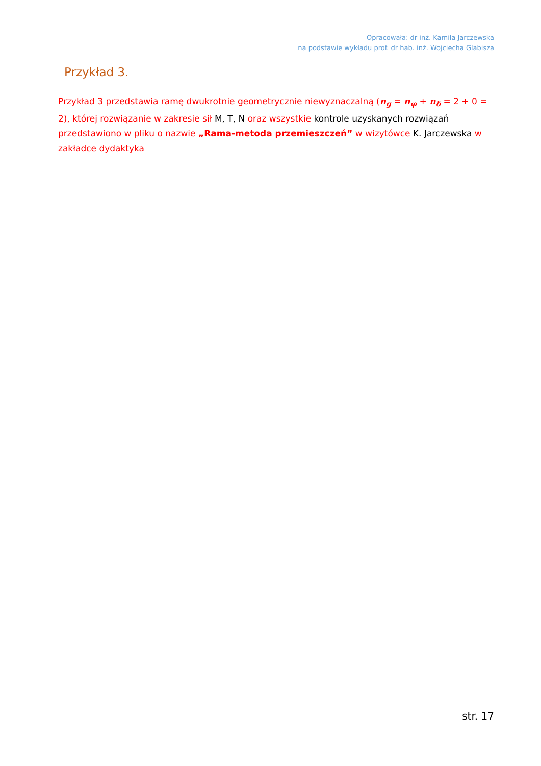Opracowała: dr inż. Kamila Jarczewska
na podstawie wykładu prof. dr hab. inż. Wojciecha Glabisza
Przykład 3.
Przykład 3 przedstawia ramę dwukrotnie geometrycznie niewyznaczalną (n<sub>g</sub> = n<sub>φ</sub> + n<sub>δ</sub> = 2 + 0 = 2), której rozwiązanie w zakresie sił M, T, N oraz wszystkie kontrole uzyskanych rozwiązań przedstawiono w pliku o nazwie „Rama-metoda przemieszczeń” w wizytówce K. Jarczewska w zakładce dydaktyka
str. 17